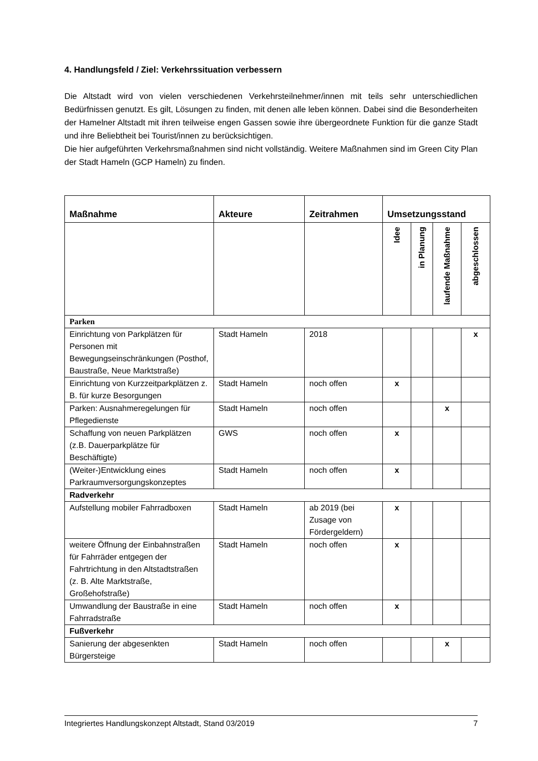4. Handlungsfeld / Ziel: Verkehrssituation verbessern
Die Altstadt wird von vielen verschiedenen Verkehrsteilnehmer/innen mit teils sehr unterschiedlichen Bedürfnissen genutzt. Es gilt, Lösungen zu finden, mit denen alle leben können. Dabei sind die Besonderheiten der Hamelner Altstadt mit ihren teilweise engen Gassen sowie ihre übergeordnete Funktion für die ganze Stadt und ihre Beliebtheit bei Tourist/innen zu berücksichtigen.
Die hier aufgeführten Verkehrsmaßnahmen sind nicht vollständig. Weitere Maßnahmen sind im Green City Plan der Stadt Hameln (GCP Hameln) zu finden.
| Maßnahme | Akteure | Zeitrahmen | Umsetzungsstand | | | |
| --- | --- | --- | --- | --- | --- | --- |
| | | | Idee | in Planung | laufende Maßnahme | abgeschlossen |
| Parken | | | | | | |
| Einrichtung von Parkplätzen für Personen mit Bewegungseinschränkungen (Posthof, Baustraße, Neue Marktstraße) | Stadt Hameln | 2018 | | | | x |
| Einrichtung von Kurzzeitparkplätzen z. B. für kurze Besorgungen | Stadt Hameln | noch offen | x | | | |
| Parken: Ausnahmeregelungen für Pflegedienste | Stadt Hameln | noch offen | | | x | |
| Schaffung von neuen Parkplätzen (z.B. Dauerparkplätze für Beschäftigte) | GWS | noch offen | x | | | |
| (Weiter-)Entwicklung eines Parkraumversorgungskonzeptes | Stadt Hameln | noch offen | x | | | |
| Radverkehr | | | | | | |
| Aufstellung mobiler Fahrradboxen | Stadt Hameln | ab 2019 (bei Zusage von Fördergeldern) | x | | | |
| weitere Öffnung der Einbahnstraßen für Fahrräder entgegen der Fahrtrichtung in den Altstadtstraßen (z. B. Alte Marktstraße, Großehofstraße) | Stadt Hameln | noch offen | x | | | |
| Umwandlung der Baustraße in eine Fahrradstraße | Stadt Hameln | noch offen | x | | | |
| Fußverkehr | | | | | | |
| Sanierung der abgesenkten Bürgersteige | Stadt Hameln | noch offen | | | x | |
Integriertes Handlungskonzept Altstadt, Stand 03/2019 7